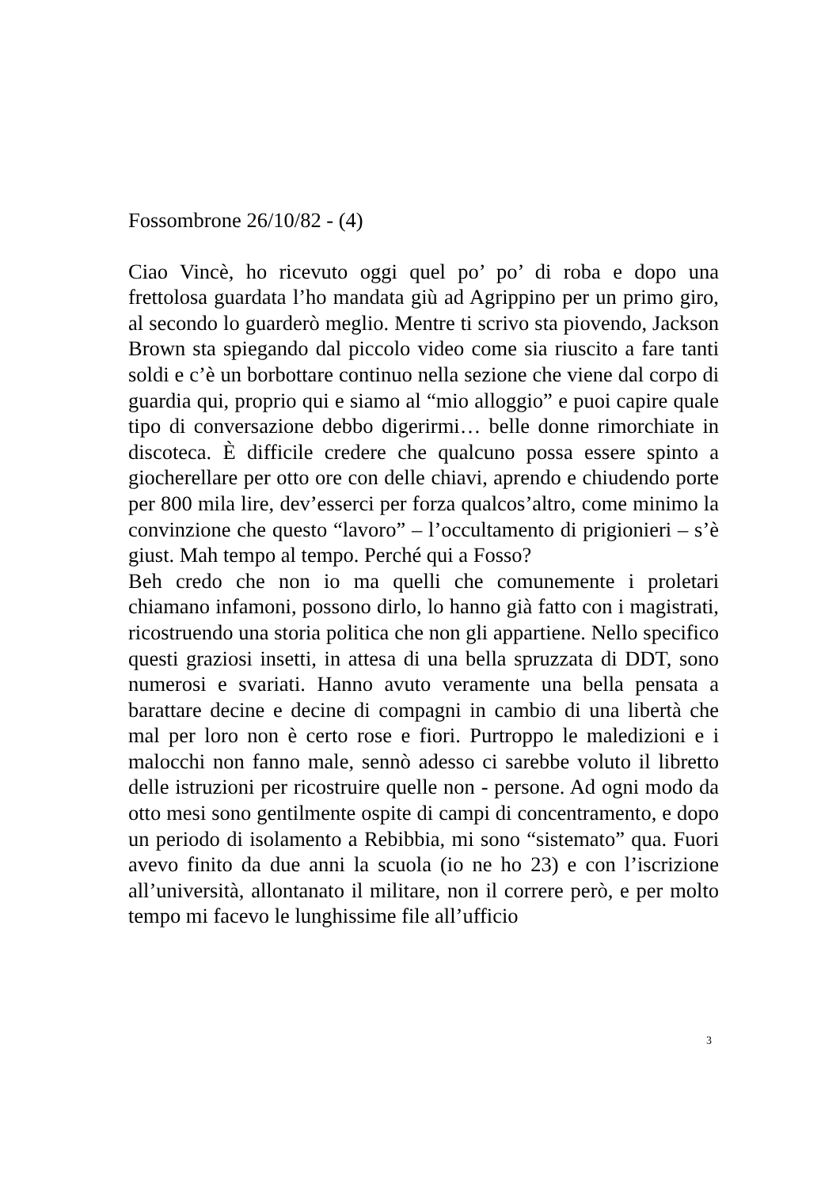Fossombrone 26/10/82 - (4)
Ciao Vincè, ho ricevuto oggi quel po’ po’ di roba e dopo una frettolosa guardata l’ho mandata giù ad Agrippino per un primo giro, al secondo lo guarderò meglio. Mentre ti scrivo sta piovendo, Jackson Brown sta spiegando dal piccolo video come sia riuscito a fare tanti soldi e c’è un borbottare continuo nella sezione che viene dal corpo di guardia qui, proprio qui e siamo al “mio alloggio” e puoi capire quale tipo di conversazione debbo digerirmi… belle donne rimorchiate in discoteca. È difficile credere che qualcuno possa essere spinto a giocherellare per otto ore con delle chiavi, aprendo e chiudendo porte per 800 mila lire, dev’esserci per forza qualcos’altro, come minimo la convinzione che questo “lavoro” – l’occultamento di prigionieri – s’è giust. Mah tempo al tempo. Perché qui a Fosso?
Beh credo che non io ma quelli che comunemente i proletari chiamano infamoni, possono dirlo, lo hanno già fatto con i magistrati, ricostruendo una storia politica che non gli appartiene. Nello specifico questi graziosi insetti, in attesa di una bella spruzzata di DDT, sono numerosi e svariati. Hanno avuto veramente una bella pensata a barattare decine e decine di compagni in cambio di una libertà che mal per loro non è certo rose e fiori. Purtroppo le maledizioni e i malocchi non fanno male, sennò adesso ci sarebbe voluto il libretto delle istruzioni per ricostruire quelle non - persone. Ad ogni modo da otto mesi sono gentilmente ospite di campi di concentramento, e dopo un periodo di isolamento a Rebibbia, mi sono “sistemato” qua. Fuori avevo finito da due anni la scuola (io ne ho 23) e con l’iscrizione all’università, allontanato il militare, non il correre però, e per molto tempo mi facevo le lunghissime file all’ufficio
3